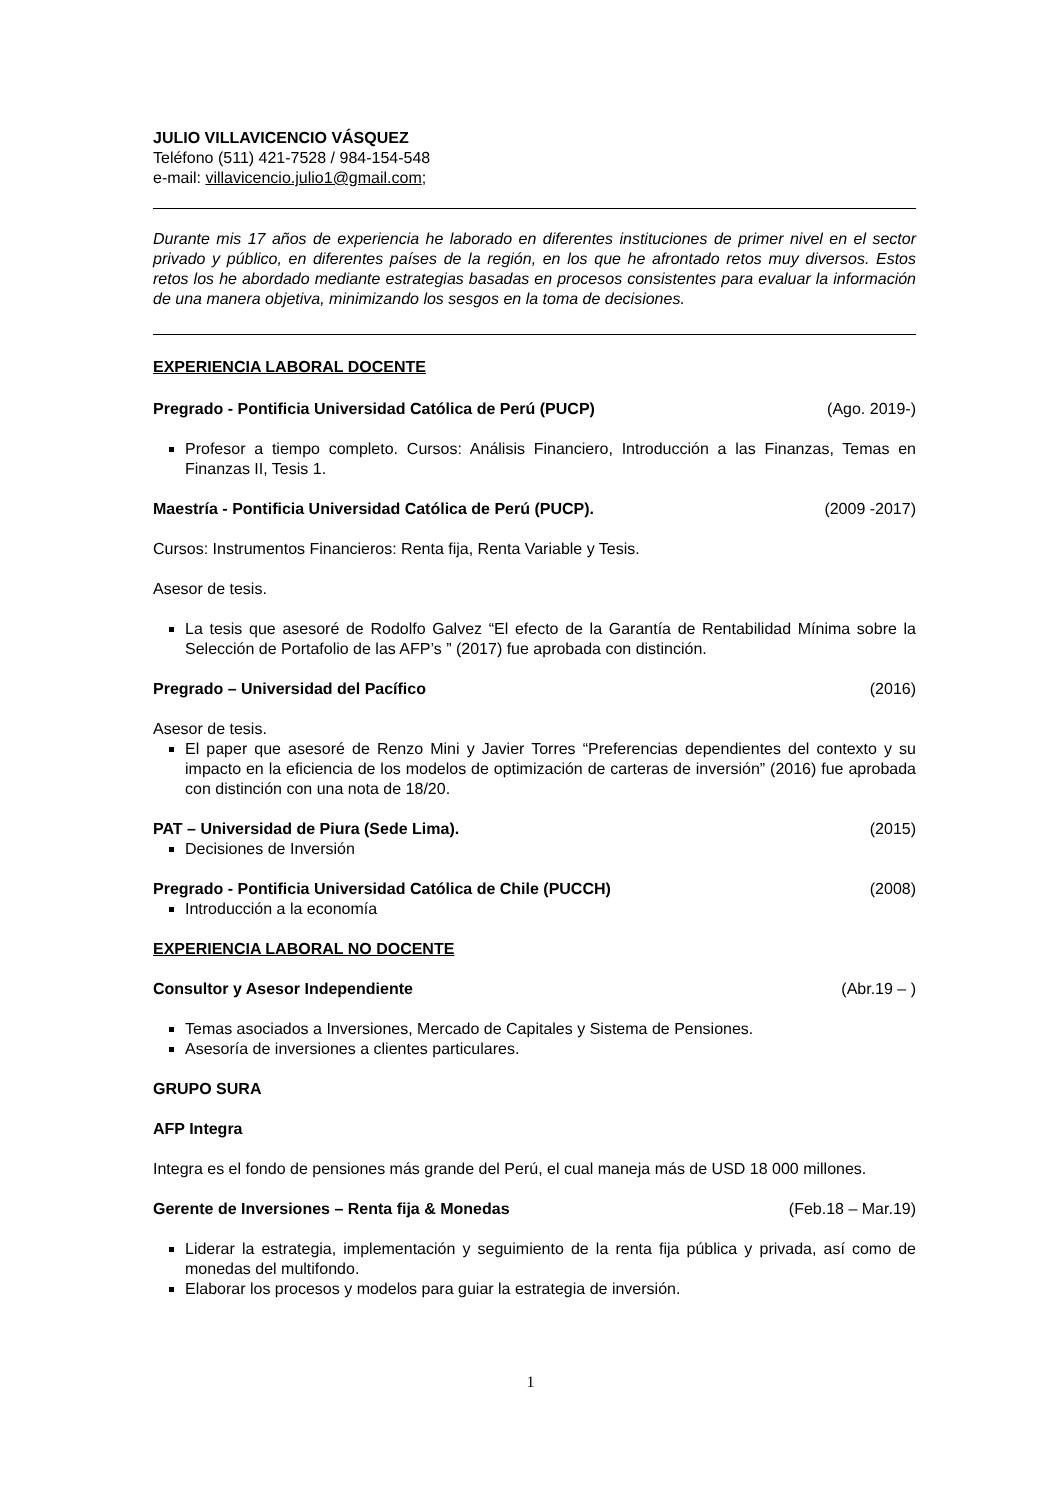JULIO VILLAVICENCIO VÁSQUEZ
Teléfono (511) 421-7528 / 984-154-548
e-mail: villavicencio.julio1@gmail.com;
Durante mis 17 años de experiencia he laborado en diferentes instituciones de primer nivel en el sector privado y público, en diferentes países de la región, en los que he afrontado retos muy diversos. Estos retos los he abordado mediante estrategias basadas en procesos consistentes para evaluar la información de una manera objetiva, minimizando los sesgos en la toma de decisiones.
EXPERIENCIA LABORAL DOCENTE
Pregrado - Pontificia Universidad Católica de Perú (PUCP) (Ago. 2019-)
Profesor a tiempo completo. Cursos: Análisis Financiero, Introducción a las Finanzas, Temas en Finanzas II, Tesis 1.
Maestría - Pontificia Universidad Católica de Perú (PUCP). (2009 -2017)
Cursos: Instrumentos Financieros: Renta fija, Renta Variable y Tesis.
Asesor de tesis.
La tesis que asesoré de Rodolfo Galvez “El efecto de la Garantía de Rentabilidad Mínima sobre la Selección de Portafolio de las AFP’s ” (2017) fue aprobada con distinción.
Pregrado – Universidad del Pacífico (2016)
Asesor de tesis.
El paper que asesoré de Renzo Mini y Javier Torres “Preferencias dependientes del contexto y su impacto en la eficiencia de los modelos de optimización de carteras de inversión” (2016) fue aprobada con distinción con una nota de 18/20.
PAT – Universidad de Piura (Sede Lima). (2015)
Decisiones de Inversión
Pregrado - Pontificia Universidad Católica de Chile (PUCCH) (2008)
Introducción a la economía
EXPERIENCIA LABORAL NO DOCENTE
Consultor y Asesor Independiente (Abr.19 – )
Temas asociados a Inversiones, Mercado de Capitales y Sistema de Pensiones.
Asesoría de inversiones a clientes particulares.
GRUPO SURA
AFP Integra
Integra es el fondo de pensiones más grande del Perú, el cual maneja más de USD 18 000 millones.
Gerente de Inversiones – Renta fija & Monedas (Feb.18 – Mar.19)
Liderar la estrategia, implementación y seguimiento de la renta fija pública y privada, así como de monedas del multifondo.
Elaborar los procesos y modelos para guiar la estrategia de inversión.
1